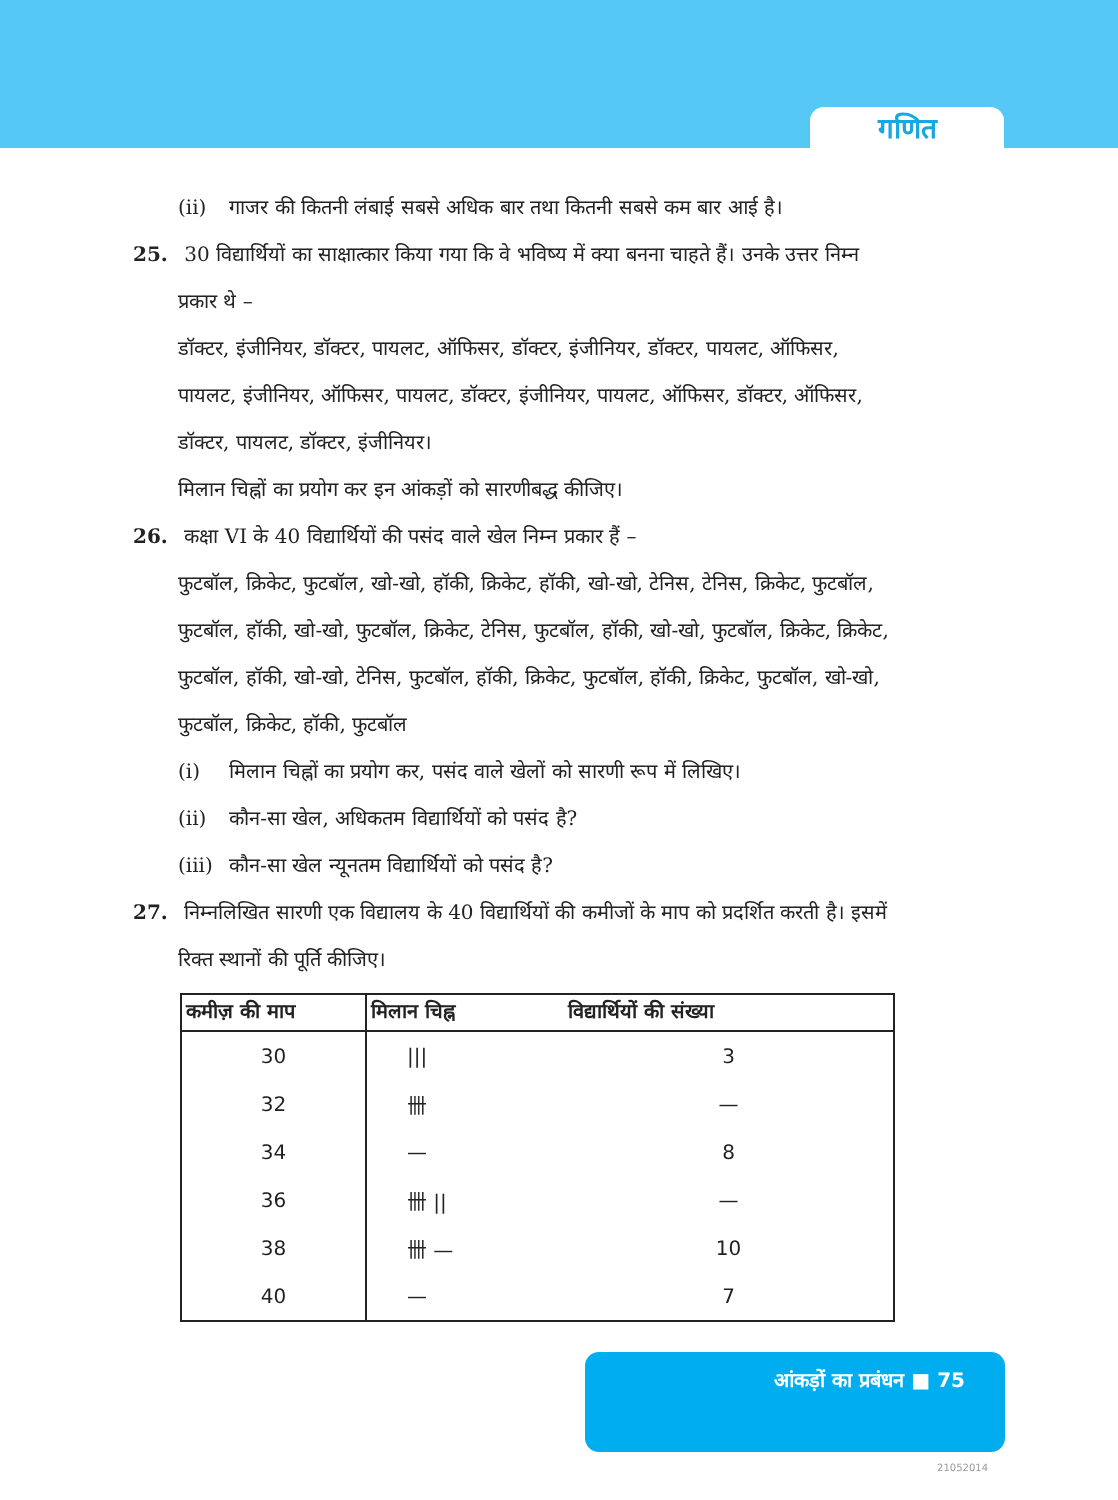गणित
(ii) गाजर की कितनी लंबाई सबसे अधिक बार तथा कितनी सबसे कम बार आई है।
25. 30 विद्यार्थियों का साक्षात्कार किया गया कि वे भविष्य में क्या बनना चाहते हैं। उनके उत्तर निम्न प्रकार थे –
डॉक्टर, इंजीनियर, डॉक्टर, पायलट, ऑफिसर, डॉक्टर, इंजीनियर, डॉक्टर, पायलट, ऑफिसर, पायलट, इंजीनियर, ऑफिसर, पायलट, डॉक्टर, इंजीनियर, पायलट, ऑफिसर, डॉक्टर, ऑफिसर, डॉक्टर, पायलट, डॉक्टर, इंजीनियर।
मिलान चिह्नों का प्रयोग कर इन आंकड़ों को सारणीबद्ध कीजिए।
26. कक्षा VI के 40 विद्यार्थियों की पसंद वाले खेल निम्न प्रकार हैं –
फुटबॉल, क्रिकेट, फुटबॉल, खो-खो, हॉकी, क्रिकेट, हॉकी, खो-खो, टेनिस, टेनिस, क्रिकेट, फुटबॉल, फुटबॉल, हॉकी, खो-खो, फुटबॉल, क्रिकेट, टेनिस, फुटबॉल, हॉकी, खो-खो, फुटबॉल, क्रिकेट, क्रिकेट, फुटबॉल, हॉकी, खो-खो, टेनिस, फुटबॉल, हॉकी, क्रिकेट, फुटबॉल, हॉकी, क्रिकेट, फुटबॉल, खो-खो, फुटबॉल, क्रिकेट, हॉकी, फुटबॉल
(i) मिलान चिह्नों का प्रयोग कर, पसंद वाले खेलों को सारणी रूप में लिखिए।
(ii) कौन-सा खेल, अधिकतम विद्यार्थियों को पसंद है?
(iii) कौन-सा खेल न्यूनतम विद्यार्थियों को पसंद है?
27. निम्नलिखित सारणी एक विद्यालय के 40 विद्यार्थियों की कमीजों के माप को प्रदर्शित करती है। इसमें रिक्त स्थानों की पूर्ति कीजिए।
| कमीज़ की माप | मिलान चिह्न | विद्यार्थियों की संख्या |
| --- | --- | --- |
| 30 | /// | 3 |
| 32 | 卌 | — |
| 34 | — | 8 |
| 36 | 卌 // | — |
| 38 | 卌 — | 10 |
| 40 | — | 7 |
आंकड़ों का प्रबंधन ■ 75
21052014